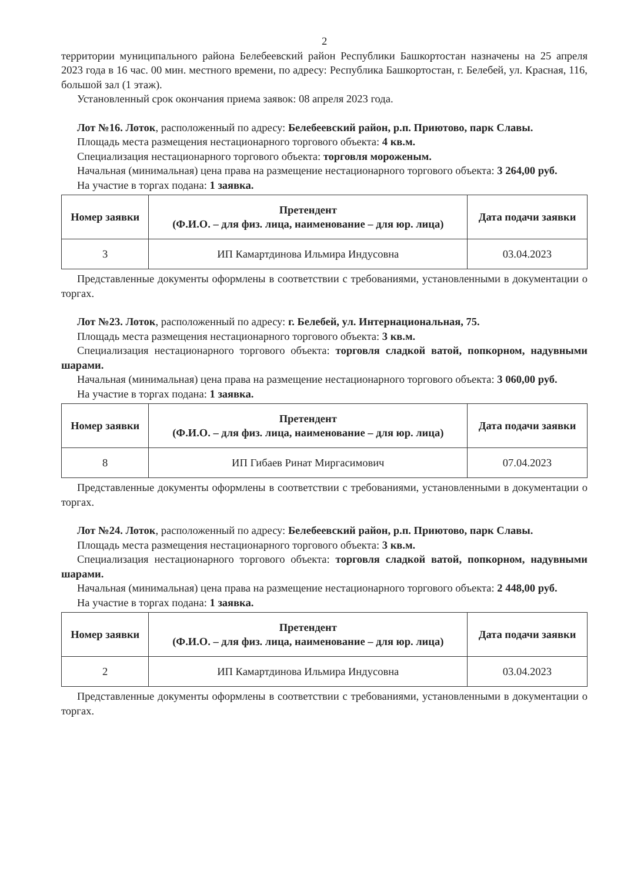2
территории муниципального района Белебеевский район Республики Башкортостан назначены на 25 апреля 2023 года в 16 час. 00 мин. местного времени, по адресу: Республика Башкортостан, г. Белебей, ул. Красная, 116, большой зал (1 этаж).
Установленный срок окончания приема заявок: 08 апреля 2023 года.
Лот №16. Лоток, расположенный по адресу: Белебеевский район, р.п. Приютово, парк Славы.
Площадь места размещения нестационарного торгового объекта: 4 кв.м.
Специализация нестационарного торгового объекта: торговля мороженым.
Начальная (минимальная) цена права на размещение нестационарного торгового объекта: 3 264,00 руб.
На участие в торгах подана: 1 заявка.
| Номер заявки | Претендент (Ф.И.О. – для физ. лица, наименование – для юр. лица) | Дата подачи заявки |
| --- | --- | --- |
| 3 | ИП Камартдинова Ильмира Индусовна | 03.04.2023 |
Представленные документы оформлены в соответствии с требованиями, установленными в документации о торгах.
Лот №23. Лоток, расположенный по адресу: г. Белебей, ул. Интернациональная, 75.
Площадь места размещения нестационарного торгового объекта: 3 кв.м.
Специализация нестационарного торгового объекта: торговля сладкой ватой, попкорном, надувными шарами.
Начальная (минимальная) цена права на размещение нестационарного торгового объекта: 3 060,00 руб.
На участие в торгах подана: 1 заявка.
| Номер заявки | Претендент (Ф.И.О. – для физ. лица, наименование – для юр. лица) | Дата подачи заявки |
| --- | --- | --- |
| 8 | ИП Гибаев Ринат Миргасимович | 07.04.2023 |
Представленные документы оформлены в соответствии с требованиями, установленными в документации о торгах.
Лот №24. Лоток, расположенный по адресу: Белебеевский район, р.п. Приютово, парк Славы.
Площадь места размещения нестационарного торгового объекта: 3 кв.м.
Специализация нестационарного торгового объекта: торговля сладкой ватой, попкорном, надувными шарами.
Начальная (минимальная) цена права на размещение нестационарного торгового объекта: 2 448,00 руб.
На участие в торгах подана: 1 заявка.
| Номер заявки | Претендент (Ф.И.О. – для физ. лица, наименование – для юр. лица) | Дата подачи заявки |
| --- | --- | --- |
| 2 | ИП Камартдинова Ильмира Индусовна | 03.04.2023 |
Представленные документы оформлены в соответствии с требованиями, установленными в документации о торгах.